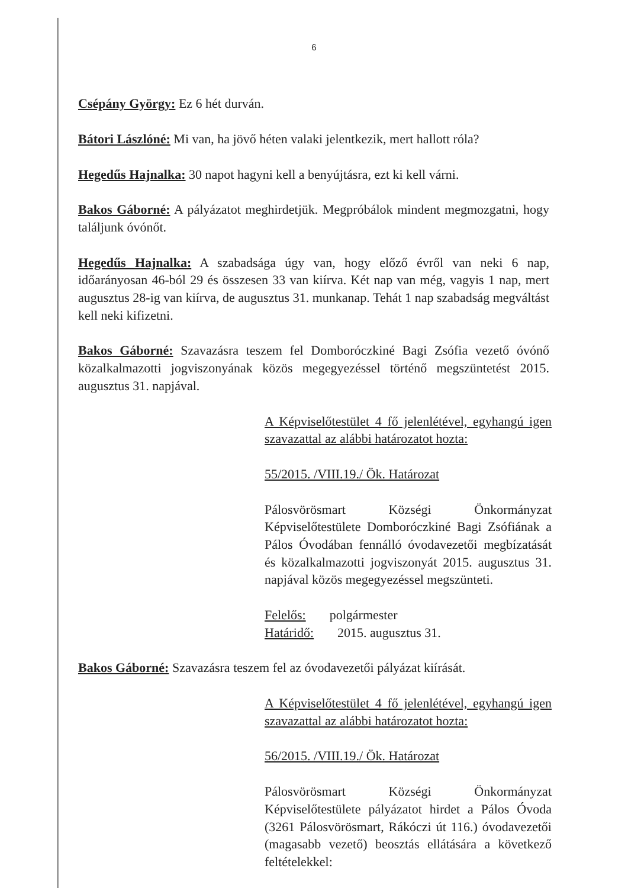6
Csépány György: Ez 6 hét durván.
Bátori Lászlóné: Mi van, ha jövő héten valaki jelentkezik, mert hallott róla?
Hegedűs Hajnalka: 30 napot hagyni kell a benyújtásra, ezt ki kell várni.
Bakos Gáborné: A pályázatot meghirdetjük. Megpróbálok mindent megmozgatni, hogy találjunk óvónőt.
Hegedűs Hajnalka: A szabadsága úgy van, hogy előző évről van neki 6 nap, időarányosan 46-ból 29 és összesen 33 van kiírva. Két nap van még, vagyis 1 nap, mert augusztus 28-ig van kiírva, de augusztus 31. munkanap. Tehát 1 nap szabadság megváltást kell neki kifizetni.
Bakos Gáborné: Szavazásra teszem fel Domboróczkiné Bagi Zsófia vezető óvónő közalkalmazotti jogviszonyának közös megegyezéssel történő megszüntetést 2015. augusztus 31. napjával.
A Képviselőtestület 4 fő jelenlétével, egyhangú igen szavazattal az alábbi határozatot hozta:
55/2015. /VIII.19./ Ök. Határozat
Pálosvörösmart Községi Önkormányzat Képviselőtestülete Domboróczkiné Bagi Zsófiának a Pálos Óvodában fennálló óvodavezetői megbízatását és közalkalmazotti jogviszonyát 2015. augusztus 31. napjával közös megegyezéssel megszünteti.
Felelős: polgármester
Határidő: 2015. augusztus 31.
Bakos Gáborné: Szavazásra teszem fel az óvodavezetői pályázat kiírását.
A Képviselőtestület 4 fő jelenlétével, egyhangú igen szavazattal az alábbi határozatot hozta:
56/2015. /VIII.19./ Ök. Határozat
Pálosvörösmart Községi Önkormányzat Képviselőtestülete pályázatot hirdet a Pálos Óvoda (3261 Pálosvörösmart, Rákóczi út 116.) óvodavezetői (magasabb vezető) beosztás ellátására a következő feltételekkel: